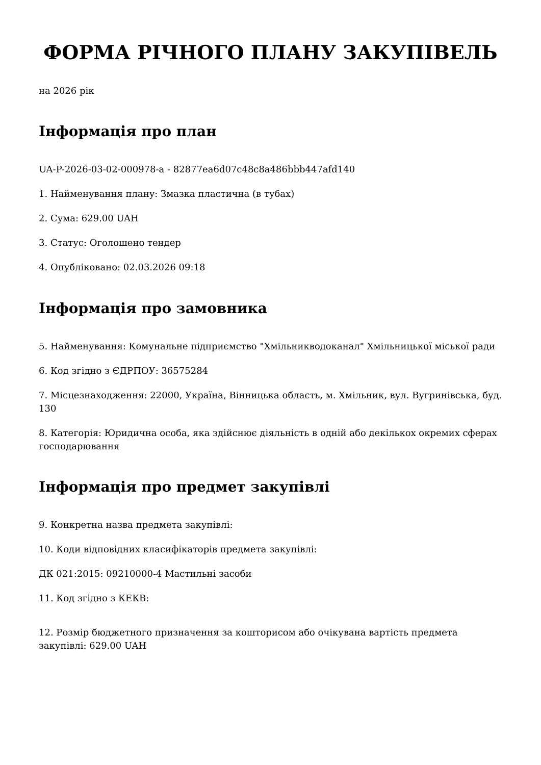ФОРМА РІЧНОГО ПЛАНУ ЗАКУПІВЕЛЬ
на 2026 рік
Інформація про план
UA-P-2026-03-02-000978-a - 82877ea6d07c48c8a486bbb447afd140
1. Найменування плану: Змазка пластична (в тубах)
2. Сума: 629.00 UAH
3. Статус: Оголошено тендер
4. Опубліковано: 02.03.2026 09:18
Інформація про замовника
5. Найменування: Комунальне підприємство "Хмільникводоканал" Хмільницької міської ради
6. Код згідно з ЄДРПОУ: 36575284
7. Місцезнаходження: 22000, Україна, Вінницька область, м. Хмільник, вул. Вугринівська, буд. 130
8. Категорія: Юридична особа, яка здійснює діяльність в одній або декількох окремих сферах господарювання
Інформація про предмет закупівлі
9. Конкретна назва предмета закупівлі:
10. Коди відповідних класифікаторів предмета закупівлі:
ДК 021:2015: 09210000-4 Мастильні засоби
11. Код згідно з КЕКВ:
12. Розмір бюджетного призначення за кошторисом або очікувана вартість предмета закупівлі: 629.00 UAH